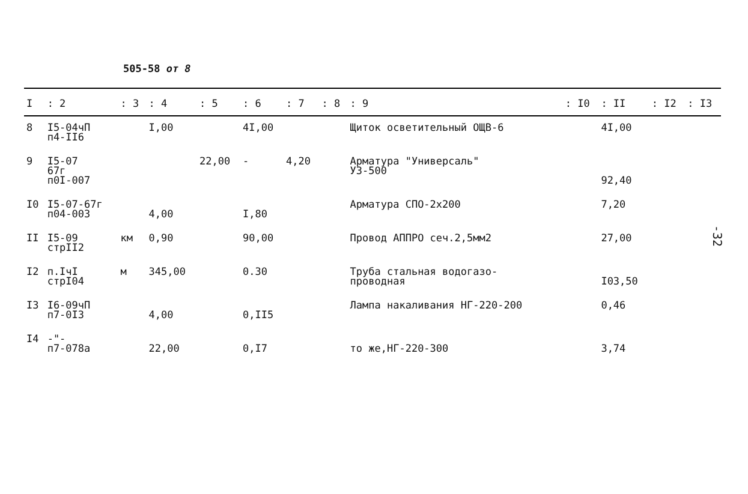505-58 от 8
| I | : 2 | : 3 | : 4 | : 5 | : 6 | : 7 | : 8 | : 9 | : I0 | : II | : I2 | : I3 |
| --- | --- | --- | --- | --- | --- | --- | --- | --- | --- | --- | --- | --- |
| 8 | I5-04чП п4-II6 | | I,00 | | 4I,00 | | | Щиток осветительный ОЩВ-6 | | 4I,00 | | |
| 9 | I5-07 67г п0I-007 | | | 22,00 | - | 4,20 | | Арматура "Универсаль" У3-500 | | 92,40 | | |
| I0 | I5-07-67г п04-003 | | 4,00 | | I,80 | | | Арматура СПО-2х200 | | 7,20 | | |
| II | I5-09 стрII2 | км | 0,90 | | 90,00 | | | Провод АППРО сеч.2,5мм2 | | 27,00 | | |
| I2 | п.IчI стрI04 | м | 345,00 | | 0.30 | | | Труба стальная водогазо- проводная | | I03,50 | | |
| I3 | I6-09чП п7-0I3 | | 4,00 | | 0,II5 | | | Лампа накаливания НГ-220-200 | | 0,46 | | |
| I4 | -"- п7-078а | | 22,00 | | 0,I7 | | | то же,НГ-220-300 | | 3,74 | | |
-32